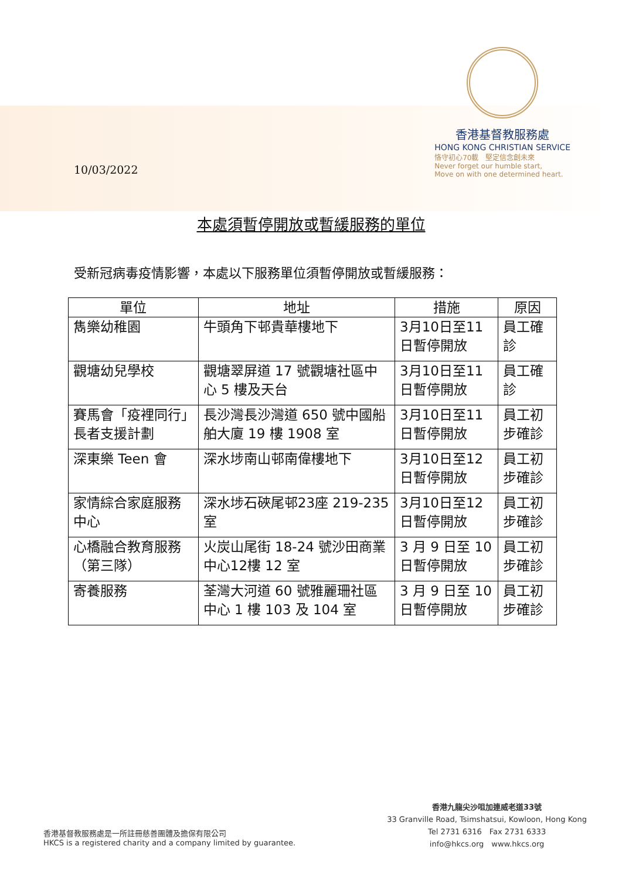10/03/2022
香港基督教服務處
HONG KONG CHRISTIAN SERVICE
恪守初心70載　堅定信念創未來
Never forget our humble start,
Move on with one determined heart.
本處須暫停開放或暫緩服務的單位
受新冠病毒疫情影響，本處以下服務單位須暫停開放或暫緩服務：
| 單位 | 地址 | 措施 | 原因 |
| --- | --- | --- | --- |
| 雋樂幼稚園 | 牛頭角下邨貴華樓地下 | 3月10日至11日暫停開放 | 員工確診 |
| 觀塘幼兒學校 | 觀塘翠屏道 17 號觀塘社區中心 5 樓及天台 | 3月10日至11日暫停開放 | 員工確診 |
| 賽馬會「疫裡同行」長者支援計劃 | 長沙灣長沙灣道 650 號中國船舶大廈 19 樓 1908 室 | 3月10日至11日暫停開放 | 員工初步確診 |
| 深東樂 Teen 會 | 深水埗南山邨南偉樓地下 | 3月10日至12日暫停開放 | 員工初步確診 |
| 家情綜合家庭服務中心 | 深水埗石硤尾邨23座 219-235 室 | 3月10日至12日暫停開放 | 員工初步確診 |
| 心橋融合教育服務（第三隊） | 火炭山尾街 18-24 號沙田商業中心12樓 12 室 | 3 月 9 日至 10 日暫停開放 | 員工初步確診 |
| 寄養服務 | 荃灣大河道 60 號雅麗珊社區中心 1 樓 103 及 104 室 | 3 月 9 日至 10 日暫停開放 | 員工初步確診 |
香港基督教服務處是一所註冊慈善團體及擔保有限公司
HKCS is a registered charity and a company limited by guarantee.
香港九龍尖沙咀加連威老道33號
33 Granville Road, Tsimshatsui, Kowloon, Hong Kong
Tel 2731 6316　Fax 2731 6333
info@hkcs.org　www.hkcs.org